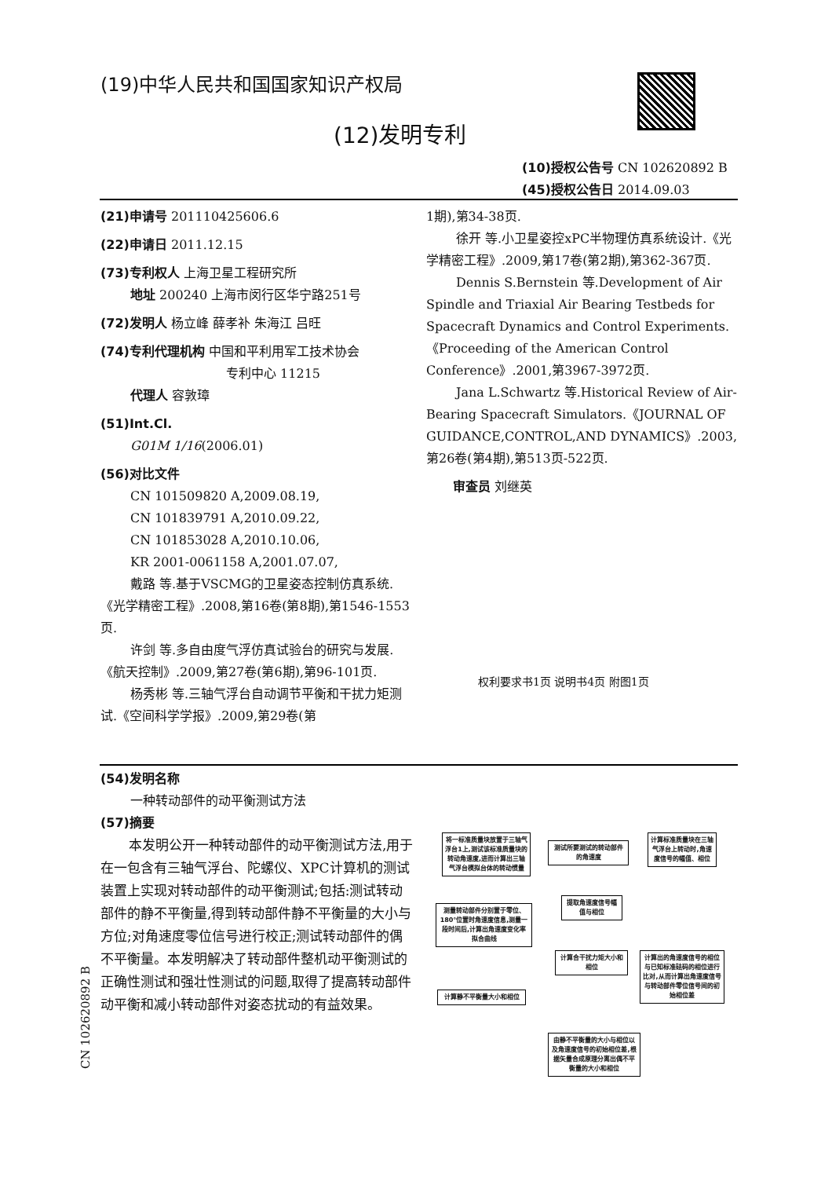(19)中华人民共和国国家知识产权局
(12)发明专利
(10)授权公告号 CN 102620892 B
(45)授权公告日 2014.09.03
(21)申请号 201110425606.6
(22)申请日 2011.12.15
(73)专利权人 上海卫星工程研究所
地址 200240 上海市闵行区华宁路251号
(72)发明人 杨立峰 薛孝补 朱海江 吕旺
(74)专利代理机构 中国和平利用军工技术协会
专利中心 11215
代理人 容敦璋
(51)Int.Cl.
G01M 1/16(2006.01)
(56)对比文件
CN 101509820 A,2009.08.19,
CN 101839791 A,2010.09.22,
CN 101853028 A,2010.10.06,
KR 2001-0061158 A,2001.07.07,
戴路 等.基于VSCMG的卫星姿态控制仿真系统.《光学精密工程》.2008,第16卷(第8期),第1546-1553页.
许剑 等.多自由度气浮仿真试验台的研究与发展.《航天控制》.2009,第27卷(第6期),第96-101页.
杨秀彬 等.三轴气浮台自动调节平衡和干扰力矩测试.《空间科学学报》.2009,第29卷(第
1期),第34-38页.
徐开 等.小卫星姿控xPC半物理仿真系统设计.《光学精密工程》.2009,第17卷(第2期),第362-367页.
Dennis S.Bernstein 等.Development of Air Spindle and Triaxial Air Bearing Testbeds for Spacecraft Dynamics and Control Experiments.《Proceeding of the American Control Conference》.2001,第3967-3972页.
Jana L.Schwartz 等.Historical Review of Air-Bearing Spacecraft Simulators.《JOURNAL OF GUIDANCE,CONTROL,AND DYNAMICS》.2003,第26卷(第4期),第513页-522页.
审查员 刘继英
权利要求书1页 说明书4页 附图1页
(54)发明名称
一种转动部件的动平衡测试方法
(57)摘要
本发明公开一种转动部件的动平衡测试方法,用于在一包含有三轴气浮台、陀螺仪、XPC计算机的测试装置上实现对转动部件的动平衡测试;包括:测试转动部件的静不平衡量,得到转动部件静不平衡量的大小与方位;对角速度零位信号进行校正;测试转动部件的偶不平衡量。本发明解决了转动部件整机动平衡测试的正确性测试和强壮性测试的问题,取得了提高转动部件动平衡和减小转动部件对姿态扰动的有益效果。
CN 102620892 B
将一标准质量块放置于三轴气浮台1上,测试该标准质量块的转动角速度,进而计算出三轴气浮台模拟台体的转动惯量
测试所要测试的转动部件的角速度
计算标准质量块在三轴气浮台上转动时,角速度信号的幅值、相位
提取角速度信号幅值与相位
测量转动部件分别置于零位、180°位置时角速度信息,测量一段时间后,计算出角速度变化率拟合曲线
计算合干扰力矩大小和相位
计算出的角速度信号的相位与已知标准砝码的相位进行比对,从而计算出角速度信号与转动部件零位信号间的初始相位差
计算静不平衡量大小和相位
由静不平衡量的大小与相位以及角速度信号的初始相位差,根据矢量合成原理分离出偶不平衡量的大小和相位